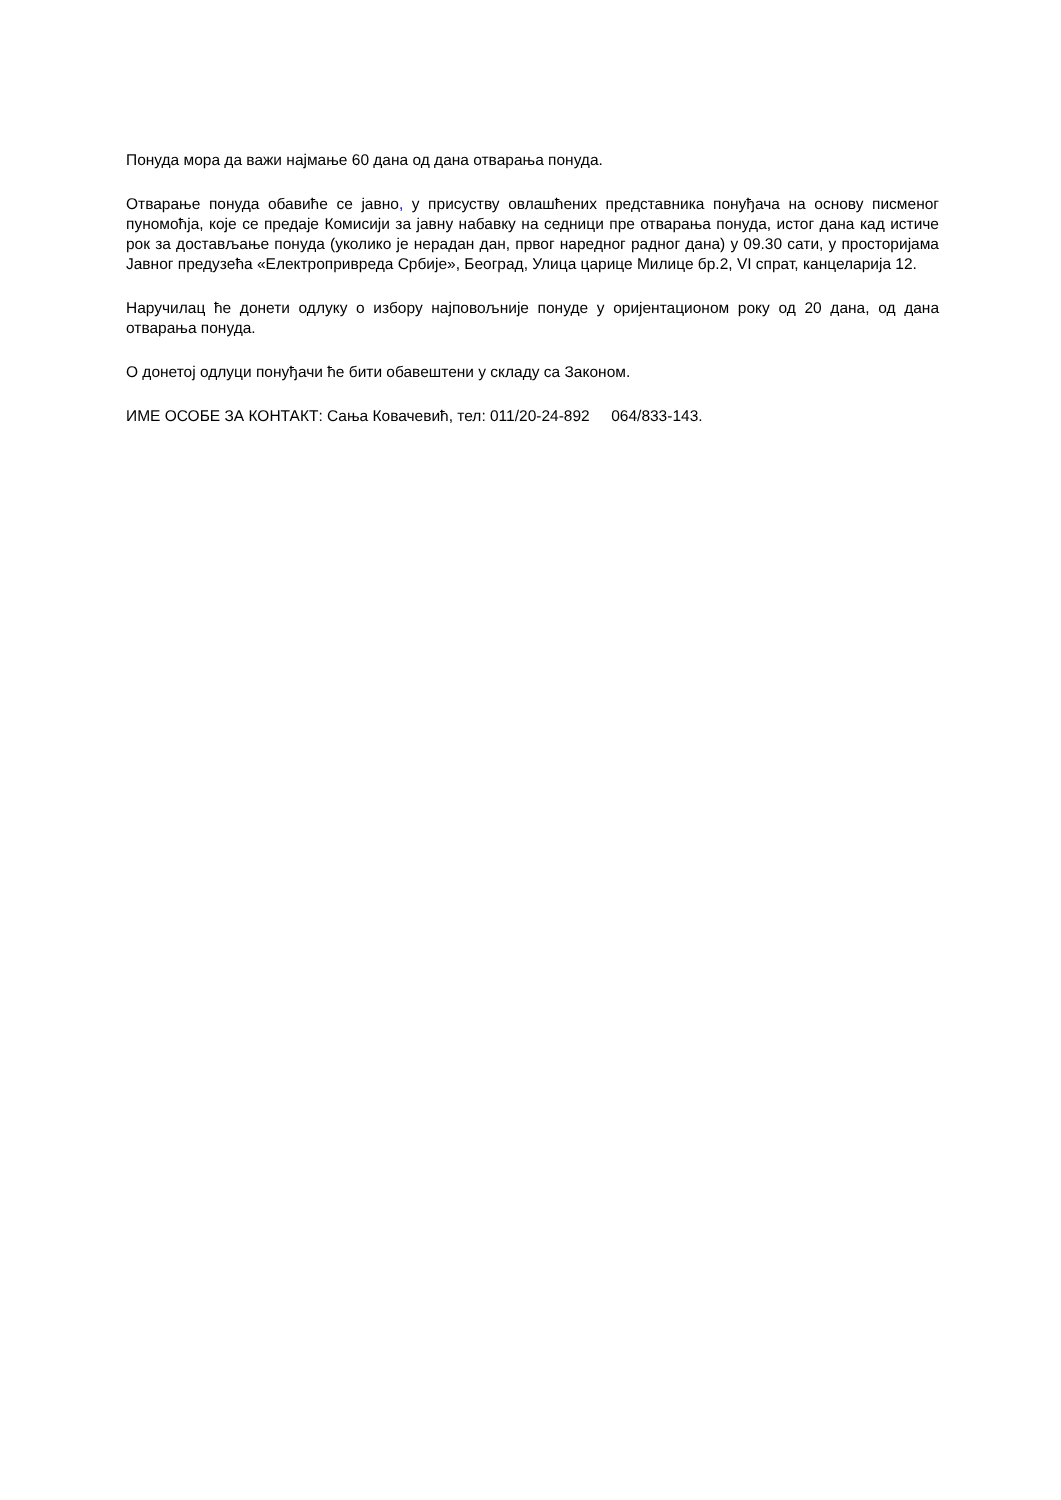Понуда мора да важи најмање 60 дана од дана отварања понуда.
Отварање понуда обавиће се јавно, у присуству овлашћених представника понуђача на основу писменог пуномоћја, које се предаје Комисији за јавну набавку на седници пре отварања понуда, истог дана кад истиче рок за достављање понуда (уколико је нерадан дан, првог наредног радног дана) у 09.30 сати, у просторијама Јавног предузећа «Електропривреда Србије», Београд, Улица царице Милице бр.2, VI спрат, канцеларија 12.
Наручилац ће донети одлуку о избору најповољније понуде у оријентационом року од 20 дана, од дана отварања понуда.
О донетој одлуци понуђачи ће бити обавештени у складу са Законом.
ИМЕ ОСОБЕ ЗА КОНТАКТ: Сања Ковачевић, тел: 011/20-24-892 064/833-143.